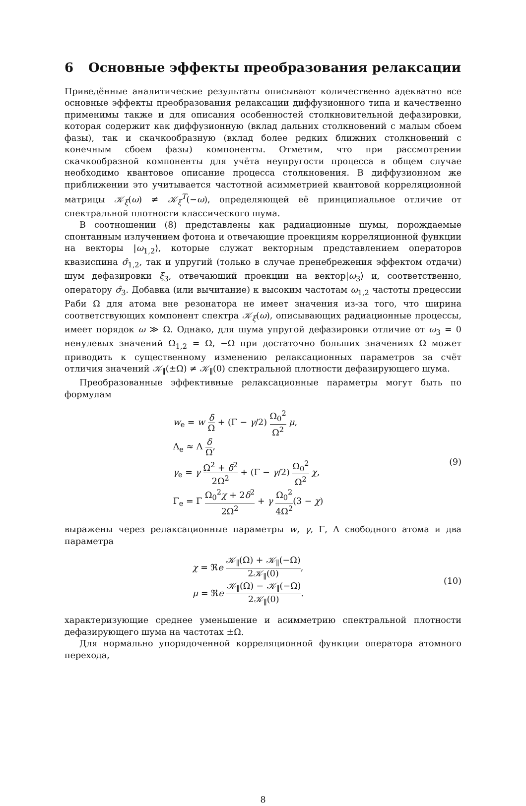6 Основные эффекты преобразования релаксации
Приведённые аналитические результаты описывают количественно адекватно все основные эффекты преобразования релаксации диффузионного типа и качественно применимы также и для описания особенностей столкновительной дефазировки, которая содержит как диффузионную (вклад дальних столкновений с малым сбоем фазы), так и скачкообразную (вклад более редких ближних столкновений с конечным сбоем фазы) компоненты. Отметим, что при рассмотрении скачкообразной компоненты для учёта неупругости процесса в общем случае необходимо квантовое описание процесса столкновения. В диффузионном же приближении это учитывается частотной асимметрией квантовой корреляционной матрицы 𝒦<sub>ξ</sub>(ω) ≠ 𝒦<sub>ξ</sub><sup>T</sup>(−ω), определяющей её принципиальное отличие от спектральной плотности классического шума.
В соотношении (8) представлены как радиационные шумы, порождаемые спонтанным излучением фотона и отвечающие проекциям корреляционной функции на векторы |ω<sub>1,2</sub>⟩, которые служат векторным представлением операторов квазиспина σ̂<sub>1,2</sub>, так и упругий (только в случае пренебрежения эффектом отдачи) шум дефазировки ξ̂<sub>3</sub>, отвечающий проекции на вектор|ω<sub>3</sub>⟩ и, соответственно, оператору σ̂<sub>3</sub>. Добавка (или вычитание) к высоким частотам ω<sub>1,2</sub> частоты прецессии Раби Ω для атома вне резонатора не имеет значения из-за того, что ширина соответствующих компонент спектра 𝒦<sub>ξ</sub>(ω), описывающих радиационные процессы, имеет порядок ω ≫ Ω. Однако, для шума упругой дефазировки отличие от ω<sub>3</sub> = 0 ненулевых значений Ω<sub>1,2</sub> = Ω, −Ω при достаточно больших значениях Ω может приводить к существенному изменению релаксационных параметров за счёт отличия значений 𝒦<sub>∥</sub>(±Ω) ≠ 𝒦<sub>∥</sub>(0) спектральной плотности дефазирующего шума.
Преобразованные эффективные релаксационные параметры могут быть по формулам
w<sub>e</sub> = w δ Ω + (Γ − γ/2) Ω<sub>0</sub><sup>2</sup> Ω<sup>2</sup> μ,
Λ<sub>e</sub> ≈ Λ δ Ω,
γ<sub>e</sub> = γ Ω<sup>2</sup> + δ<sup>2</sup> 2Ω<sup>2</sup> + (Γ − γ/2) Ω<sub>0</sub><sup>2</sup> Ω<sup>2</sup> χ,
Γ<sub>e</sub> = Γ Ω<sub>0</sub><sup>2</sup>χ + 2δ<sup>2</sup> 2Ω<sup>2</sup> + γ Ω<sub>0</sub><sup>2</sup> 4Ω<sup>2</sup>(3 − χ)
(9)
выражены через релаксационные параметры w, γ, Γ, Λ свободного атома и два параметра
χ = ℜe 𝒦<sub>∥</sub>(Ω) + 𝒦<sub>∥</sub>(−Ω) 2𝒦<sub>∥</sub>(0),
μ = ℜe 𝒦<sub>∥</sub>(Ω) − 𝒦<sub>∥</sub>(−Ω) 2𝒦<sub>∥</sub>(0).
(10)
характеризующие среднее уменьшение и асимметрию спектральной плотности дефазирующего шума на частотах ±Ω.
Для нормально упорядоченной корреляционной функции оператора атомного перехода,
8